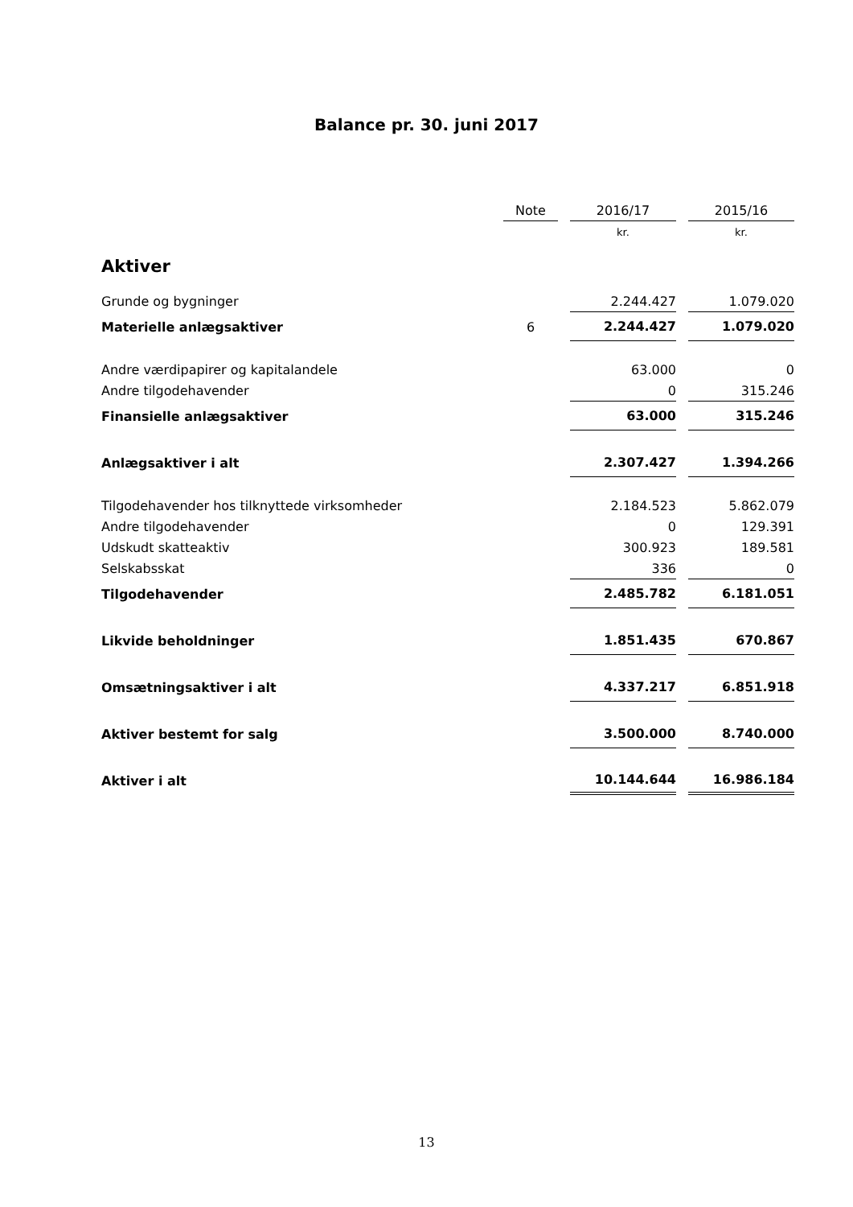Balance pr. 30. juni 2017
| | Note | | 2016/17 | | 2015/16 |
| --- | --- | --- | --- | --- | --- |
| | | | kr. | | kr. |
| Aktiver | | | | | |
| Grunde og bygninger | | | 2.244.427 | | 1.079.020 |
| Materielle anlægsaktiver | 6 | | 2.244.427 | | 1.079.020 |
| Andre værdipapirer og kapitalandele | | | 63.000 | | 0 |
| Andre tilgodehavender | | | 0 | | 315.246 |
| Finansielle anlægsaktiver | | | 63.000 | | 315.246 |
| Anlægsaktiver i alt | | | 2.307.427 | | 1.394.266 |
| Tilgodehavender hos tilknyttede virksomheder | | | 2.184.523 | | 5.862.079 |
| Andre tilgodehavender | | | 0 | | 129.391 |
| Udskudt skatteaktiv | | | 300.923 | | 189.581 |
| Selskabsskat | | | 336 | | 0 |
| Tilgodehavender | | | 2.485.782 | | 6.181.051 |
| Likvide beholdninger | | | 1.851.435 | | 670.867 |
| Omsætningsaktiver i alt | | | 4.337.217 | | 6.851.918 |
| Aktiver bestemt for salg | | | 3.500.000 | | 8.740.000 |
| Aktiver i alt | | | 10.144.644 | | 16.986.184 |
13